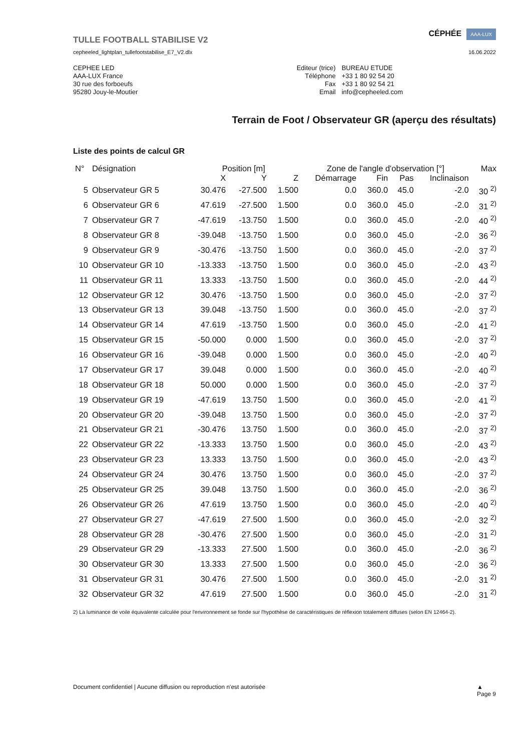TULLE FOOTBALL STABILISE V2
cepheeled_lightplan_tullefootstabilise_E7_V2.dlx
CÉPHÉE AAA-LUX
16.06.2022
CEPHEE LED
AAA-LUX France
30 rue des forboeufs
95280 Jouy-le-Moutier
| Editeur (trice) | BUREAU ETUDE |
| Téléphone | +33 1 80 92 54 20 |
| Fax | +33 1 80 92 54 21 |
| Email | info@cepheeled.com |
Terrain de Foot / Observateur GR (aperçu des résultats)
Liste des points de calcul GR
| N° | Désignation | Position [m] | | | Zone de l'angle d'observation [°] | | | | Max |
| --- | --- | --- | --- | --- | --- | --- | --- | --- | --- |
| | | X | Y | Z | Démarrage | Fin | Pas | Inclinaison | |
| 5 | Observateur GR 5 | 30.476 | -27.500 | 1.500 | 0.0 | 360.0 | 45.0 | -2.0 | 30 <sup>2)</sup> |
| 6 | Observateur GR 6 | 47.619 | -27.500 | 1.500 | 0.0 | 360.0 | 45.0 | -2.0 | 31 <sup>2)</sup> |
| 7 | Observateur GR 7 | -47.619 | -13.750 | 1.500 | 0.0 | 360.0 | 45.0 | -2.0 | 40 <sup>2)</sup> |
| 8 | Observateur GR 8 | -39.048 | -13.750 | 1.500 | 0.0 | 360.0 | 45.0 | -2.0 | 36 <sup>2)</sup> |
| 9 | Observateur GR 9 | -30.476 | -13.750 | 1.500 | 0.0 | 360.0 | 45.0 | -2.0 | 37 <sup>2)</sup> |
| 10 | Observateur GR 10 | -13.333 | -13.750 | 1.500 | 0.0 | 360.0 | 45.0 | -2.0 | 43 <sup>2)</sup> |
| 11 | Observateur GR 11 | 13.333 | -13.750 | 1.500 | 0.0 | 360.0 | 45.0 | -2.0 | 44 <sup>2)</sup> |
| 12 | Observateur GR 12 | 30.476 | -13.750 | 1.500 | 0.0 | 360.0 | 45.0 | -2.0 | 37 <sup>2)</sup> |
| 13 | Observateur GR 13 | 39.048 | -13.750 | 1.500 | 0.0 | 360.0 | 45.0 | -2.0 | 37 <sup>2)</sup> |
| 14 | Observateur GR 14 | 47.619 | -13.750 | 1.500 | 0.0 | 360.0 | 45.0 | -2.0 | 41 <sup>2)</sup> |
| 15 | Observateur GR 15 | -50.000 | 0.000 | 1.500 | 0.0 | 360.0 | 45.0 | -2.0 | 37 <sup>2)</sup> |
| 16 | Observateur GR 16 | -39.048 | 0.000 | 1.500 | 0.0 | 360.0 | 45.0 | -2.0 | 40 <sup>2)</sup> |
| 17 | Observateur GR 17 | 39.048 | 0.000 | 1.500 | 0.0 | 360.0 | 45.0 | -2.0 | 40 <sup>2)</sup> |
| 18 | Observateur GR 18 | 50.000 | 0.000 | 1.500 | 0.0 | 360.0 | 45.0 | -2.0 | 37 <sup>2)</sup> |
| 19 | Observateur GR 19 | -47.619 | 13.750 | 1.500 | 0.0 | 360.0 | 45.0 | -2.0 | 41 <sup>2)</sup> |
| 20 | Observateur GR 20 | -39.048 | 13.750 | 1.500 | 0.0 | 360.0 | 45.0 | -2.0 | 37 <sup>2)</sup> |
| 21 | Observateur GR 21 | -30.476 | 13.750 | 1.500 | 0.0 | 360.0 | 45.0 | -2.0 | 37 <sup>2)</sup> |
| 22 | Observateur GR 22 | -13.333 | 13.750 | 1.500 | 0.0 | 360.0 | 45.0 | -2.0 | 43 <sup>2)</sup> |
| 23 | Observateur GR 23 | 13.333 | 13.750 | 1.500 | 0.0 | 360.0 | 45.0 | -2.0 | 43 <sup>2)</sup> |
| 24 | Observateur GR 24 | 30.476 | 13.750 | 1.500 | 0.0 | 360.0 | 45.0 | -2.0 | 37 <sup>2)</sup> |
| 25 | Observateur GR 25 | 39.048 | 13.750 | 1.500 | 0.0 | 360.0 | 45.0 | -2.0 | 36 <sup>2)</sup> |
| 26 | Observateur GR 26 | 47.619 | 13.750 | 1.500 | 0.0 | 360.0 | 45.0 | -2.0 | 40 <sup>2)</sup> |
| 27 | Observateur GR 27 | -47.619 | 27.500 | 1.500 | 0.0 | 360.0 | 45.0 | -2.0 | 32 <sup>2)</sup> |
| 28 | Observateur GR 28 | -30.476 | 27.500 | 1.500 | 0.0 | 360.0 | 45.0 | -2.0 | 31 <sup>2)</sup> |
| 29 | Observateur GR 29 | -13.333 | 27.500 | 1.500 | 0.0 | 360.0 | 45.0 | -2.0 | 36 <sup>2)</sup> |
| 30 | Observateur GR 30 | 13.333 | 27.500 | 1.500 | 0.0 | 360.0 | 45.0 | -2.0 | 36 <sup>2)</sup> |
| 31 | Observateur GR 31 | 30.476 | 27.500 | 1.500 | 0.0 | 360.0 | 45.0 | -2.0 | 31 <sup>2)</sup> |
| 32 | Observateur GR 32 | 47.619 | 27.500 | 1.500 | 0.0 | 360.0 | 45.0 | -2.0 | 31 <sup>2)</sup> |
2) La luminance de voile équivalente calculée pour l'environnement se fonde sur l'hypothèse de caractéristiques de réflexion totalement diffuses (selon EN 12464-2).
Document confidentiel | Aucune diffusion ou reproduction n'est autorisée ▲
Page 9